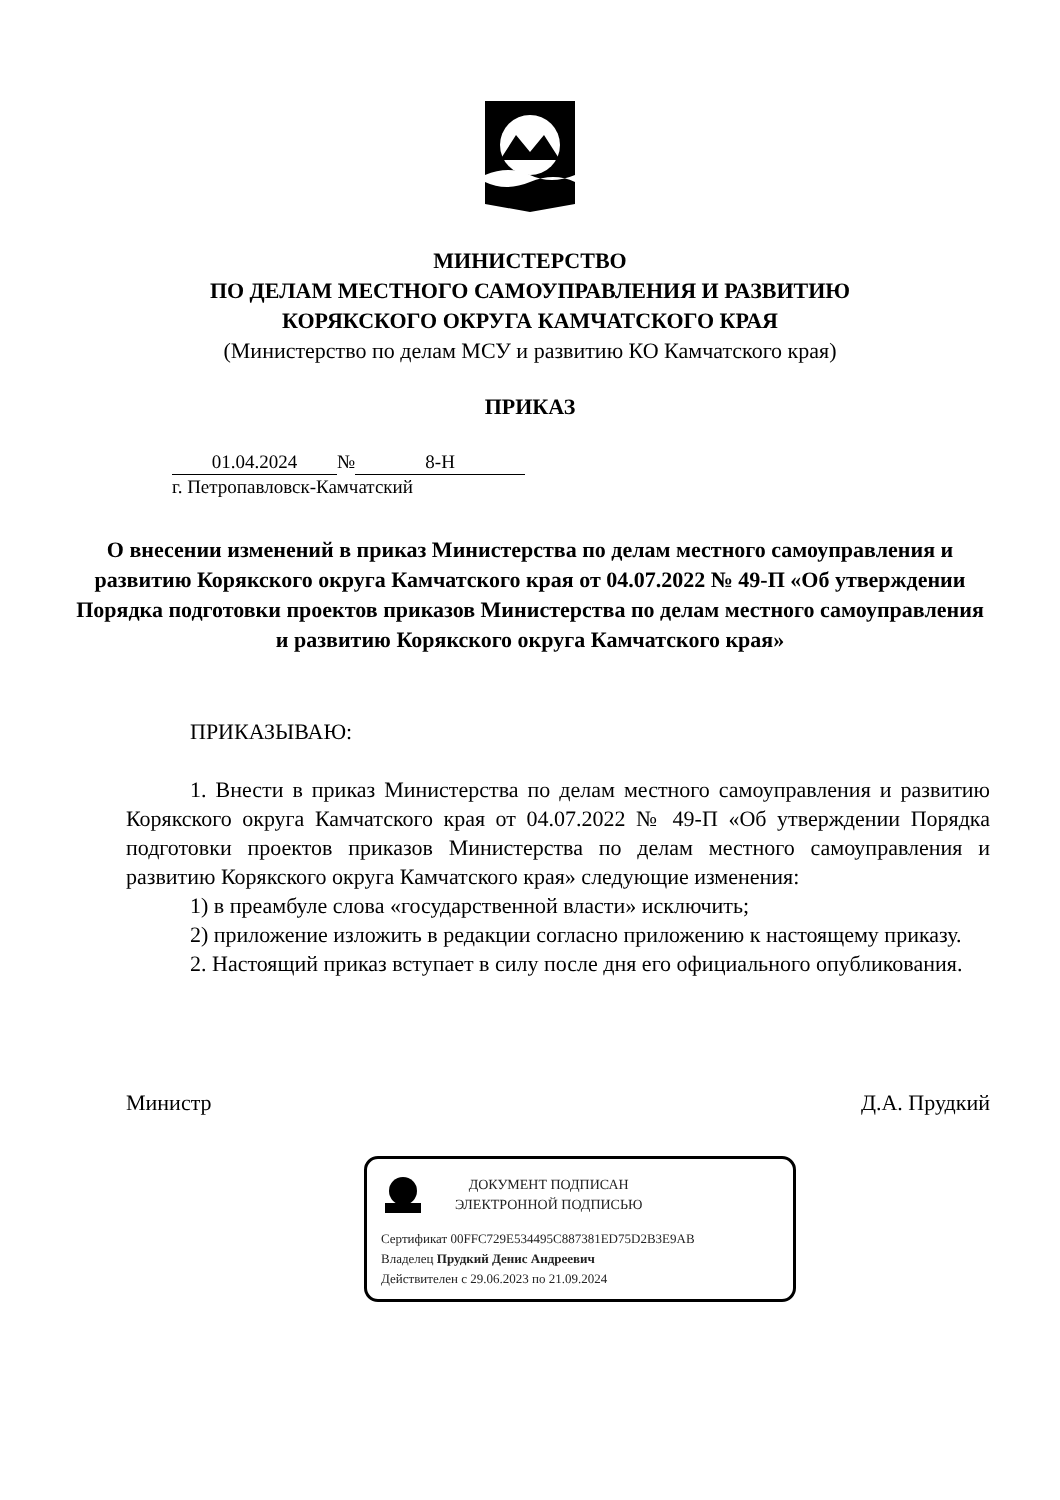МИНИСТЕРСТВО
ПО ДЕЛАМ МЕСТНОГО САМОУПРАВЛЕНИЯ И РАЗВИТИЮ
КОРЯКСКОГО ОКРУГА КАМЧАТСКОГО КРАЯ
(Министерство по делам МСУ и развитию КО Камчатского края)
ПРИКАЗ
01.04.2024 № 8-Н
г. Петропавловск-Камчатский
О внесении изменений в приказ Министерства по делам местного самоуправления и развитию Корякского округа Камчатского края от 04.07.2022 № 49-П «Об утверждении Порядка подготовки проектов приказов Министерства по делам местного самоуправления и развитию Корякского округа Камчатского края»
ПРИКАЗЫВАЮ:
1. Внести в приказ Министерства по делам местного самоуправления и развитию Корякского округа Камчатского края от 04.07.2022 № 49-П «Об утверждении Порядка подготовки проектов приказов Министерства по делам местного самоуправления и развитию Корякского округа Камчатского края» следующие изменения:
1) в преамбуле слова «государственной власти» исключить;
2) приложение изложить в редакции согласно приложению к настоящему приказу.
2. Настоящий приказ вступает в силу после дня его официального опубликования.
Министр Д.А. Прудкий
ДОКУМЕНТ ПОДПИСАН
ЭЛЕКТРОННОЙ ПОДПИСЬЮ
Сертификат 00FFC729E534495C887381ED75D2B3E9AB
Владелец Прудкий Денис Андреевич
Действителен с 29.06.2023 по 21.09.2024